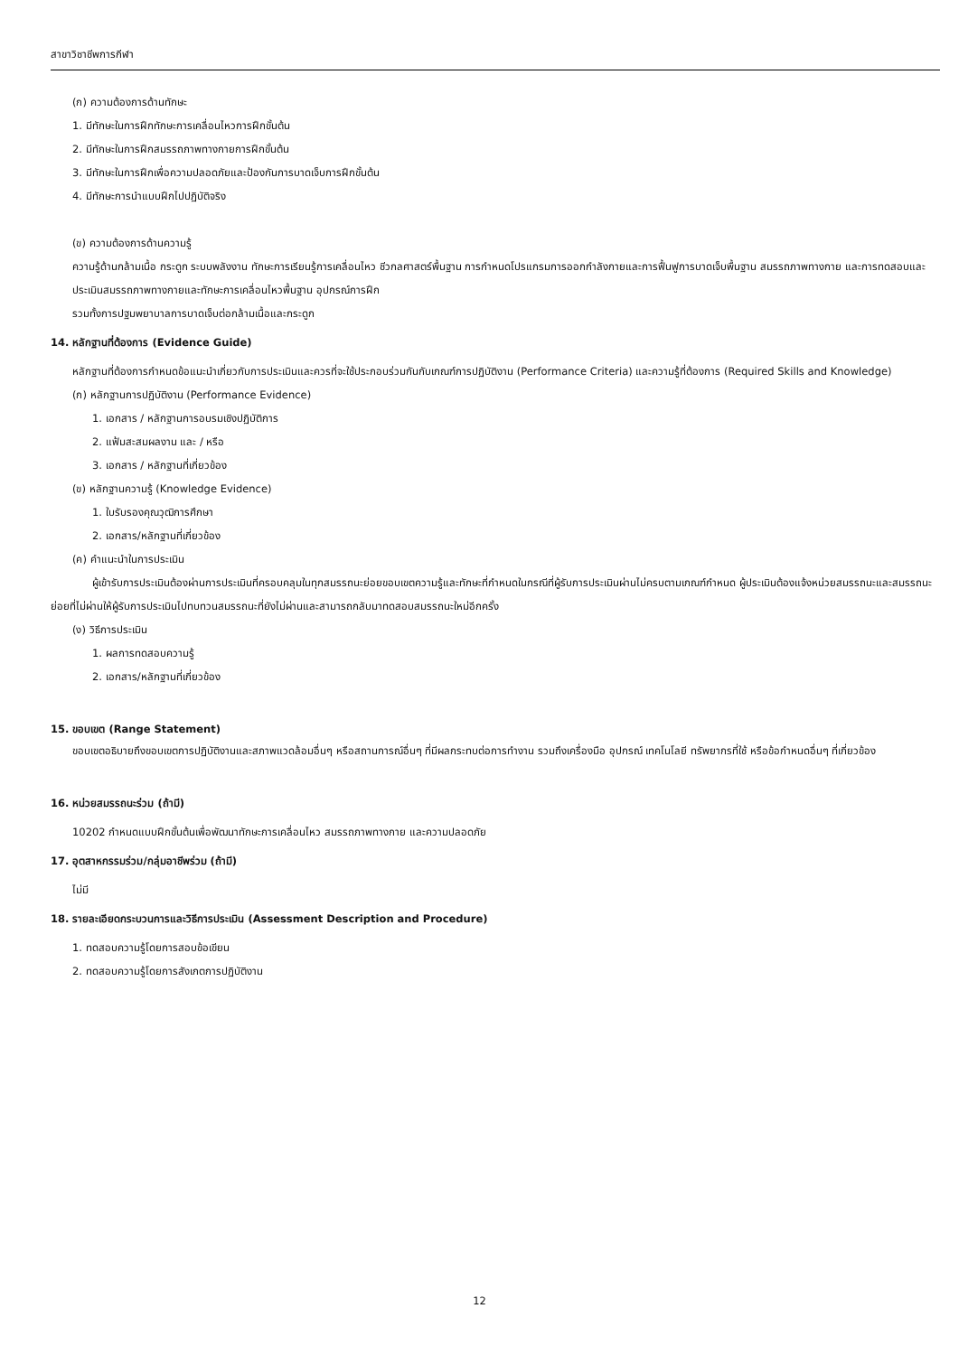สาขาวิชาชีพการกีฬา
(ก) ความต้องการด้านทักษะ
1. มีทักษะในการฝึกทักษะการเคลื่อนไหวการฝึกขั้นต้น
2. มีทักษะในการฝึกสมรรถภาพทางกายการฝึกขั้นต้น
3. มีทักษะในการฝึกเพื่อความปลอดภัยและป้องกันการบาดเจ็บการฝึกขั้นต้น
4. มีทักษะการนำแบบฝึกไปปฏิบัติจริง
(ข) ความต้องการด้านความรู้
ความรู้ด้านกล้ามเนื้อ กระดูก ระบบพลังงาน ทักษะการเรียนรู้การเคลื่อนไหว ชีวกลศาสตร์พื้นฐาน การกำหนดโปรแกรมการออกกำลังกายและการฟื้นฟูการบาดเจ็บพื้นฐาน สมรรถภาพทางกาย และการทดสอบและประเมินสมรรถภาพทางกายและทักษะการเคลื่อนไหวพื้นฐาน อุปกรณ์การฝึก
รวมทั้งการปฐมพยาบาลการบาดเจ็บต่อกล้ามเนื้อและกระดูก
14. หลักฐานที่ต้องการ (Evidence Guide)
หลักฐานที่ต้องการกำหนดข้อแนะนำเกี่ยวกับการประเมินและควรที่จะใช้ประกอบร่วมกันกับเกณฑ์การปฏิบัติงาน (Performance Criteria) และความรู้ที่ต้องการ (Required Skills and Knowledge)
(ก) หลักฐานการปฏิบัติงาน (Performance Evidence)
1. เอกสาร / หลักฐานการอบรมเชิงปฏิบัติการ
2. แฟ้มสะสมผลงาน และ / หรือ
3. เอกสาร / หลักฐานที่เกี่ยวข้อง
(ข) หลักฐานความรู้ (Knowledge Evidence)
1. ใบรับรองคุณวุฒิการศึกษา
2. เอกสาร/หลักฐานที่เกี่ยวข้อง
(ค) คำแนะนำในการประเมิน
ผู้เข้ารับการประเมินต้องผ่านการประเมินที่ครอบคลุมในทุกสมรรถนะย่อยขอบเขตความรู้และทักษะที่กำหนดในกรณีที่ผู้รับการประเมินผ่านไม่ครบตามเกณฑ์กำหนด ผู้ประเมินต้องแจ้งหน่วยสมรรถนะและสมรรถนะย่อยที่ไม่ผ่านให้ผู้รับการประเมินไปทบทวนสมรรถนะที่ยังไม่ผ่านและสามารถกลับมาทดสอบสมรรถนะใหม่อีกครั้ง
(ง) วิธีการประเมิน
1. ผลการทดสอบความรู้
2. เอกสาร/หลักฐานที่เกี่ยวข้อง
15. ขอบเขต (Range Statement)
ขอบเขตอธิบายถึงขอบเขตการปฏิบัติงานและสภาพแวดล้อมอื่นๆ หรือสถานการณ์อื่นๆ ที่มีผลกระทบต่อการทำงาน รวมถึงเครื่องมือ อุปกรณ์ เทคโนโลยี ทรัพยากรที่ใช้ หรือข้อกำหนดอื่นๆ ที่เกี่ยวข้อง
16. หน่วยสมรรถนะร่วม (ถ้ามี)
10202 กำหนดแบบฝึกขั้นต้นเพื่อพัฒนาทักษะการเคลื่อนไหว สมรรถภาพทางกาย และความปลอดภัย
17. อุตสาหกรรมร่วม/กลุ่มอาชีพร่วม (ถ้ามี)
ไม่มี
18. รายละเอียดกระบวนการและวิธีการประเมิน (Assessment Description and Procedure)
1. ทดสอบความรู้โดยการสอบข้อเขียน
2. ทดสอบความรู้โดยการสังเกตการปฏิบัติงาน
12